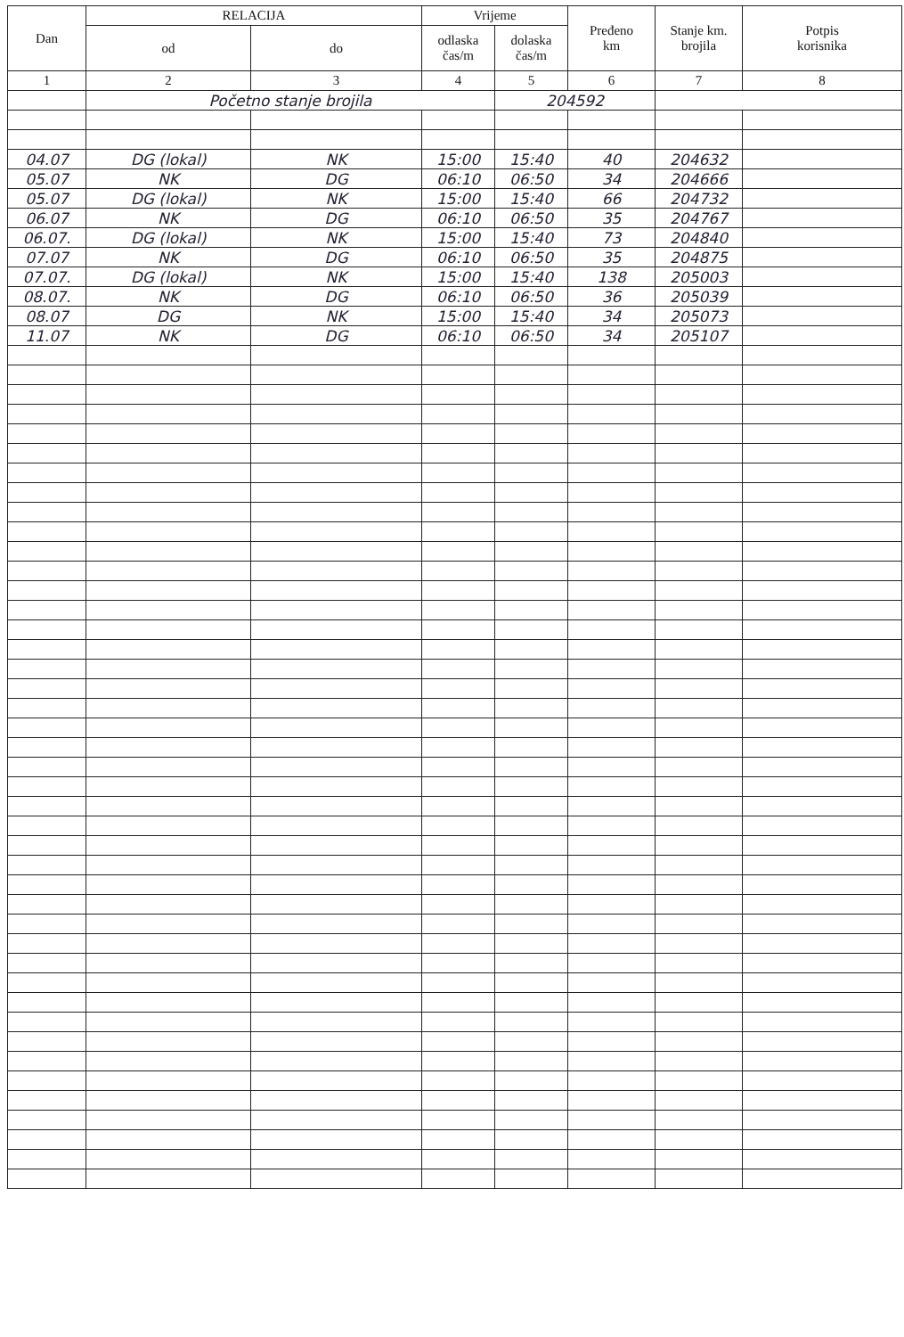| Dan | RELACIJA | | Vrijeme | | Pređeno km | Stanje km. brojila | Potpis korisnika |
| --- | --- | --- | --- | --- | --- | --- | --- |
| | od | do | odlaska čas/m | dolaska čas/m | | | |
| 1 | 2 | 3 | 4 | 5 | 6 | 7 | 8 |
| | Početno stanje brojila | | | 204592 | | | |
| 04.07 | DG (lokal) | NK | 15:00 | 15:40 | 40 | 204632 | |
| 05.07 | NK | DG | 06:10 | 06:50 | 34 | 204666 | |
| 05.07 | DG (lokal) | NK | 15:00 | 15:40 | 66 | 204732 | |
| 06.07 | NK | DG | 06:10 | 06:50 | 35 | 204767 | |
| 06.07. | DG (lokal) | NK | 15:00 | 15:40 | 73 | 204840 | |
| 07.07 | NK | DG | 06:10 | 06:50 | 35 | 204875 | |
| 07.07. | DG (lokal) | NK | 15:00 | 15:40 | 138 | 205003 | |
| 08.07. | NK | DG | 06:10 | 06:50 | 36 | 205039 | |
| 08.07 | DG | NK | 15:00 | 15:40 | 34 | 205073 | |
| 11.07 | NK | DG | 06:10 | 06:50 | 34 | 205107 | |